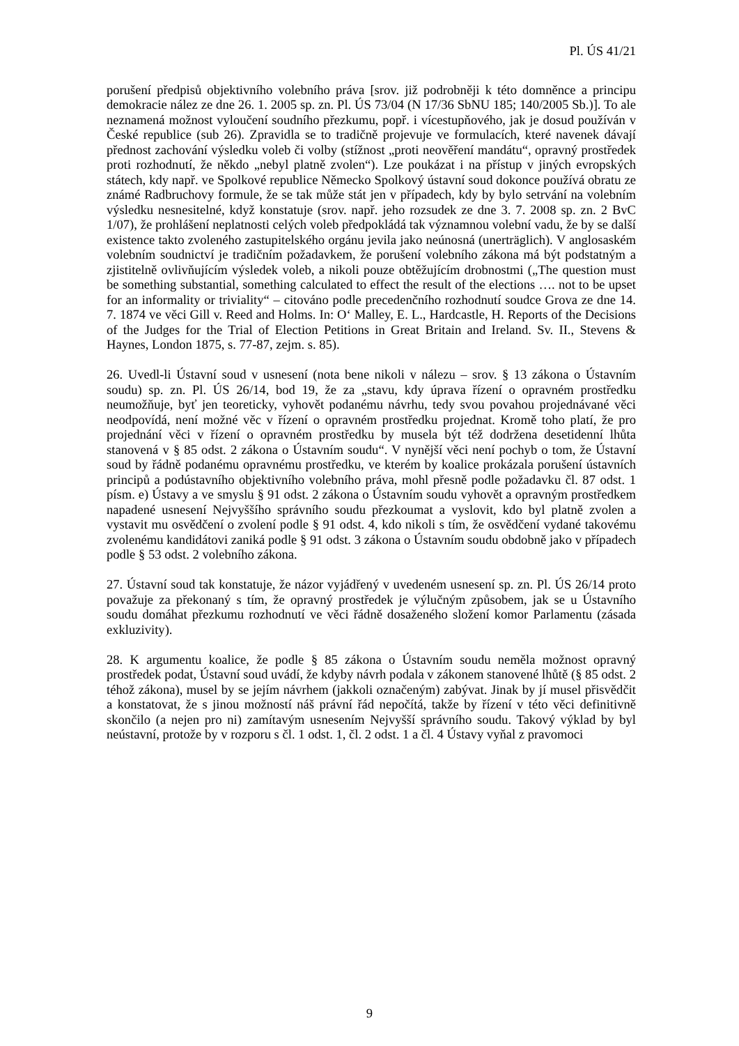Pl. ÚS 41/21
porušení předpisů objektivního volebního práva [srov. již podrobněji k této domněnce a principu demokracie nález ze dne 26. 1. 2005 sp. zn. Pl. ÚS 73/04 (N 17/36 SbNU 185; 140/2005 Sb.)]. To ale neznamená možnost vyloučení soudního přezkumu, popř. i vícestupňového, jak je dosud používán v České republice (sub 26). Zpravidla se to tradičně projevuje ve formulacích, které navenek dávají přednost zachování výsledku voleb či volby (stížnost „proti neověření mandátu“, opravný prostředek proti rozhodnutí, že někdo „nebyl platně zvolen“). Lze poukázat i na přístup v jiných evropských státech, kdy např. ve Spolkové republice Německo Spolkový ústavní soud dokonce používá obratu ze známé Radbruchovy formule, že se tak může stát jen v případech, kdy by bylo setrvání na volebním výsledku nesnesitelné, když konstatuje (srov. např. jeho rozsudek ze dne 3. 7. 2008 sp. zn. 2 BvC 1/07), že prohlášení neplatnosti celých voleb předpokládá tak významnou volební vadu, že by se další existence takto zvoleného zastupitelského orgánu jevila jako neúnosná (unerträglich). V anglosaském volebním soudnictví je tradičním požadavkem, že porušení volebního zákona má být podstatným a zjistitelně ovlivňujícím výsledek voleb, a nikoli pouze obtěžujícím drobnostmi („The question must be something substantial, something calculated to effect the result of the elections …. not to be upset for an informality or triviality“ – citováno podle precedenčního rozhodnutí soudce Grova ze dne 14. 7. 1874 ve věci Gill v. Reed and Holms. In: O‘ Malley, E. L., Hardcastle, H. Reports of the Decisions of the Judges for the Trial of Election Petitions in Great Britain and Ireland. Sv. II., Stevens & Haynes, London 1875, s. 77-87, zejm. s. 85).
26. Uvedl-li Ústavní soud v usnesení (nota bene nikoli v nálezu – srov. § 13 zákona o Ústavním soudu) sp. zn. Pl. ÚS 26/14, bod 19, že za „stavu, kdy úprava řízení o opravném prostředku neumožňuje, byť jen teoreticky, vyhovět podanému návrhu, tedy svou povahou projednávané věci neodpovídá, není možné věc v řízení o opravném prostředku projednat. Kromě toho platí, že pro projednání věci v řízení o opravném prostředku by musela být též dodržena desetidenní lhůta stanovená v § 85 odst. 2 zákona o Ústavním soudu“. V nynější věci není pochyb o tom, že Ústavní soud by řádně podanému opravnému prostředku, ve kterém by koalice prokázala porušení ústavních principů a podústavního objektivního volebního práva, mohl přesně podle požadavku čl. 87 odst. 1 písm. e) Ústavy a ve smyslu § 91 odst. 2 zákona o Ústavním soudu vyhovět a opravným prostředkem napadené usnesení Nejvyššího správního soudu přezkoumat a vyslovit, kdo byl platně zvolen a vystavit mu osvědčení o zvolení podle § 91 odst. 4, kdo nikoli s tím, že osvědčení vydané takovému zvolenému kandidátovi zaniká podle § 91 odst. 3 zákona o Ústavním soudu obdobně jako v případech podle § 53 odst. 2 volebního zákona.
27. Ústavní soud tak konstatuje, že názor vyjádřený v uvedeném usnesení sp. zn. Pl. ÚS 26/14 proto považuje za překonaný s tím, že opravný prostředek je výlučným způsobem, jak se u Ústavního soudu domáhat přezkumu rozhodnutí ve věci řádně dosaženého složení komor Parlamentu (zásada exkluzivity).
28. K argumentu koalice, že podle § 85 zákona o Ústavním soudu neměla možnost opravný prostředek podat, Ústavní soud uvádí, že kdyby návrh podala v zákonem stanovené lhůtě (§ 85 odst. 2 téhož zákona), musel by se jejím návrhem (jakkoli označeným) zabývat. Jinak by jí musel přisvědčit a konstatovat, že s jinou možností náš právní řád nepočítá, takže by řízení v této věci definitivně skončilo (a nejen pro ni) zamítavým usnesením Nejvyšší správního soudu. Takový výklad by byl neústavní, protože by v rozporu s čl. 1 odst. 1, čl. 2 odst. 1 a čl. 4 Ústavy vyňal z pravomoci
9